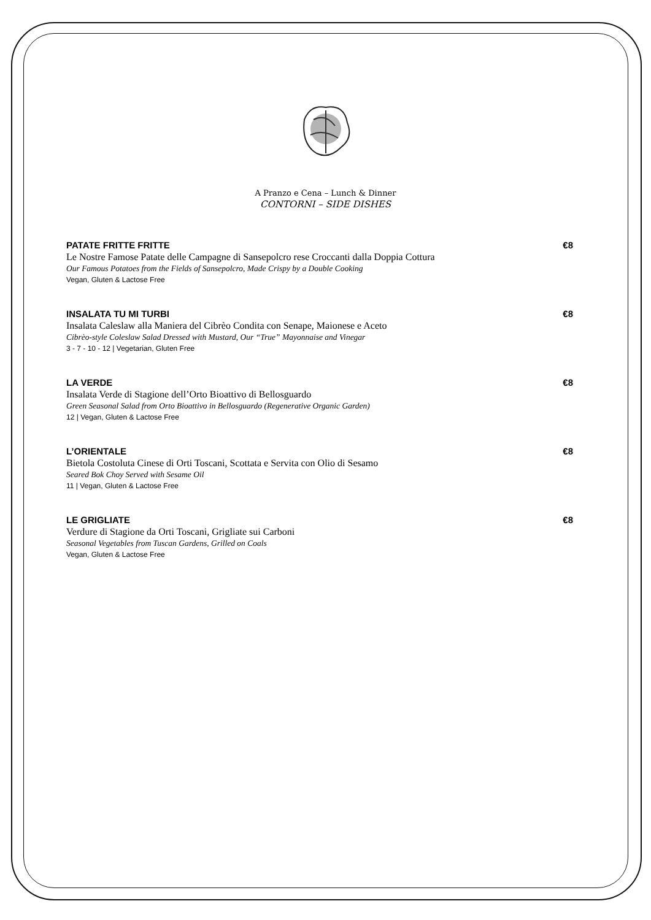A Pranzo e Cena – Lunch & Dinner
CONTORNI – SIDE DISHES
PATATE FRITTE FRITTE €8
Le Nostre Famose Patate delle Campagne di Sansepolcro rese Croccanti dalla Doppia Cottura
Our Famous Potatoes from the Fields of Sansepolcro, Made Crispy by a Double Cooking
Vegan, Gluten & Lactose Free
INSALATA TU MI TURBI €8
Insalata Caleslaw alla Maniera del Cibrèo Condita con Senape, Maionese e Aceto
Cibrèo-style Coleslaw Salad Dressed with Mustard, Our “True” Mayonnaise and Vinegar
3 - 7 - 10 - 12 | Vegetarian, Gluten Free
LA VERDE €8
Insalata Verde di Stagione dell’Orto Bioattivo di Bellosguardo
Green Seasonal Salad from Orto Bioattivo in Bellosguardo (Regenerative Organic Garden)
12 | Vegan, Gluten & Lactose Free
L’ORIENTALE €8
Bietola Costoluta Cinese di Orti Toscani, Scottata e Servita con Olio di Sesamo
Seared Bok Choy Served with Sesame Oil
11 | Vegan, Gluten & Lactose Free
LE GRIGLIATE €8
Verdure di Stagione da Orti Toscani, Grigliate sui Carboni
Seasonal Vegetables from Tuscan Gardens, Grilled on Coals
Vegan, Gluten & Lactose Free